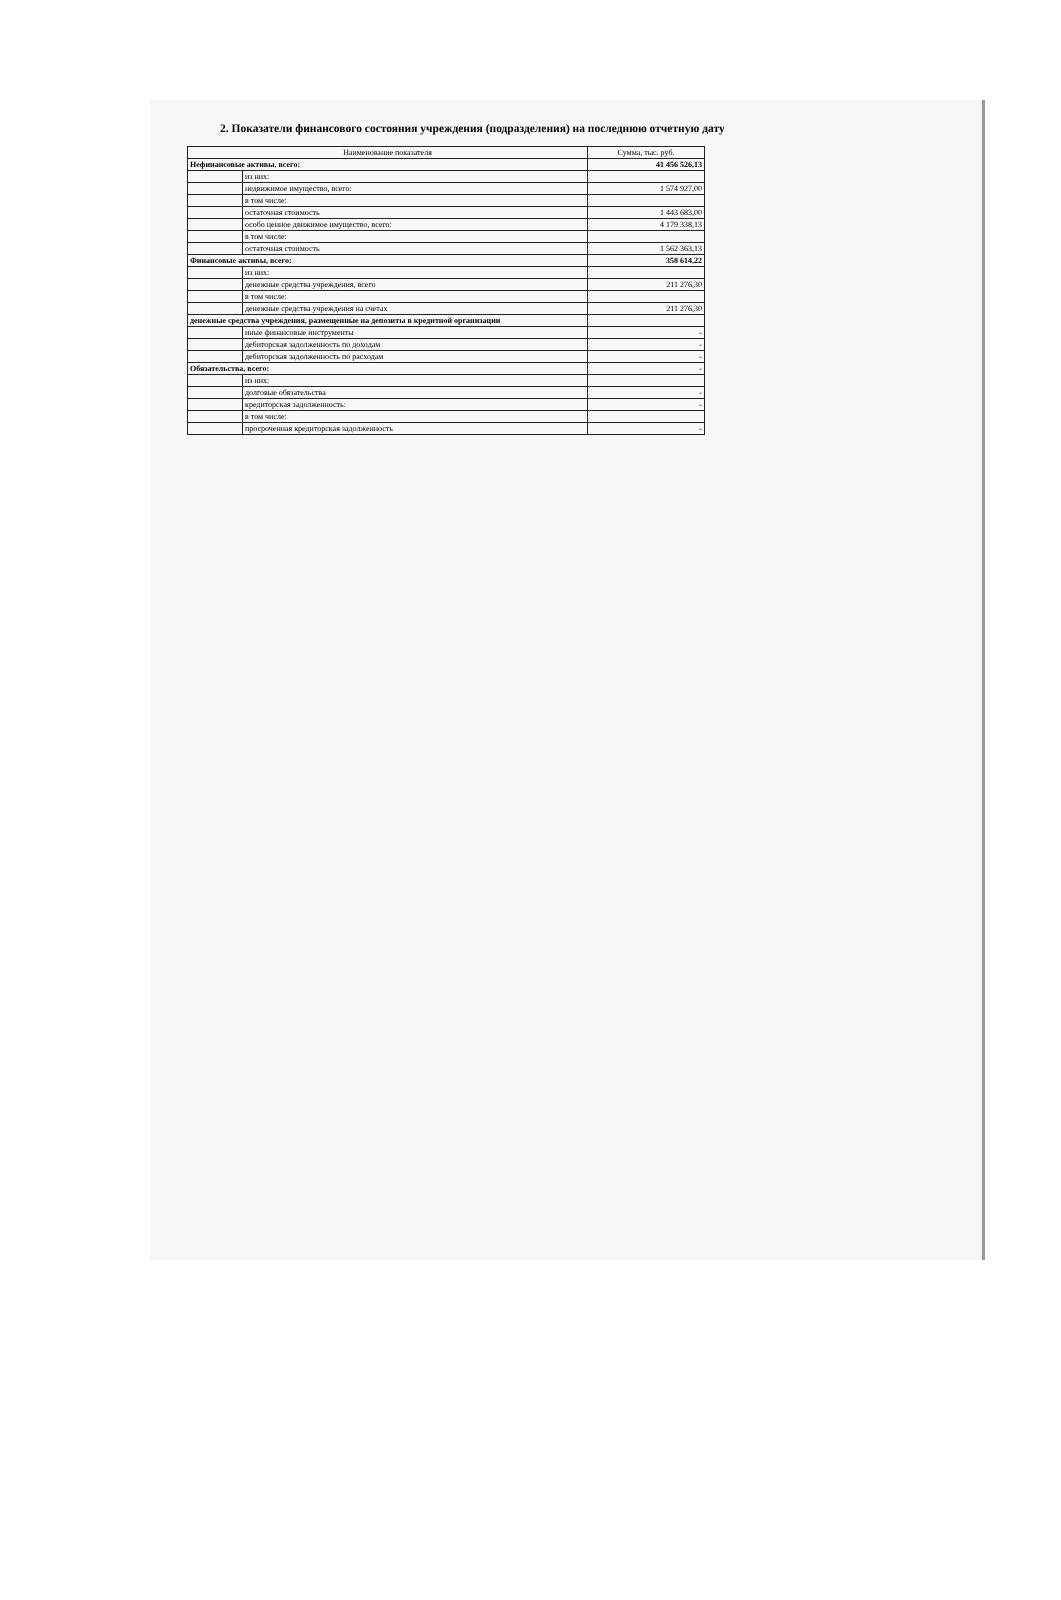2. Показатели финансового состояния учреждения (подразделения) на последнюю отчетную дату
| Наименование показателя | | Сумма, тыс. руб. |
| --- | --- | --- |
| Нефинансовые активы, всего: | | 41 456 526,13 |
| | из них: | |
| | недвижимое имущество, всего: | 1 574 927,00 |
| | в том числе: | |
| | остаточная стоимость | 1 443 683,00 |
| | особо ценное движимое имущество, всего: | 4 179 338,13 |
| | в том числе: | |
| | остаточная стоимость | 1 562 363,13 |
| Финансовые активы, всего: | | 358 614,22 |
| | из них: | |
| | денежные средства учреждения, всего | 211 276,30 |
| | в том числе: | |
| | денежные средства учреждения на счетах | 211 276,30 |
| денежные средства учреждения, размещенные на депозиты в кредитной организации | | |
| | иные финансовые инструменты | - |
| | дебиторская задолженность по доходам | - |
| | дебиторская задолженность по расходам | - |
| Обязательства, всего: | | - |
| | из них: | |
| | долговые обязательства | - |
| | кредиторская задолженность: | - |
| | в том числе: | |
| | просроченная кредиторская задолженность | - |